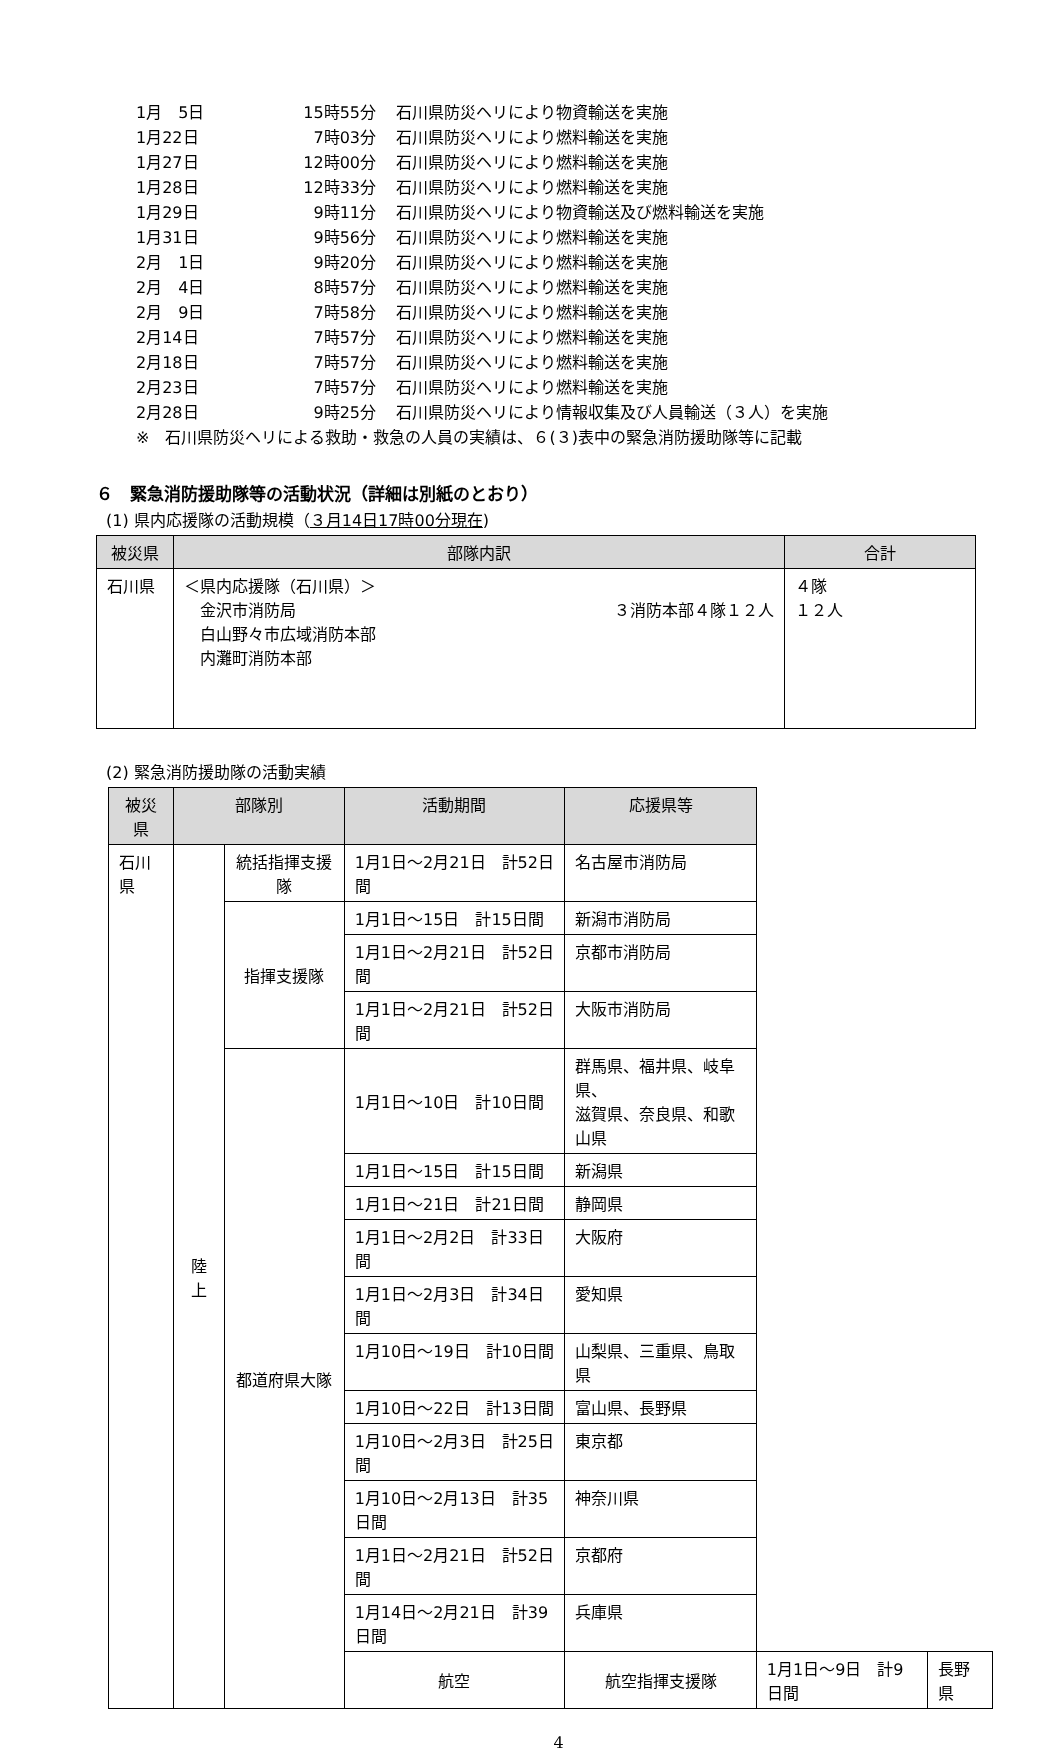1月　5日 15時55分 石川県防災ヘリにより物資輸送を実施
1月22日 7時03分 石川県防災ヘリにより燃料輸送を実施
1月27日 12時00分 石川県防災ヘリにより燃料輸送を実施
1月28日 12時33分 石川県防災ヘリにより燃料輸送を実施
1月29日 9時11分 石川県防災ヘリにより物資輸送及び燃料輸送を実施
1月31日 9時56分 石川県防災ヘリにより燃料輸送を実施
2月　1日 9時20分 石川県防災ヘリにより燃料輸送を実施
2月　4日 8時57分 石川県防災ヘリにより燃料輸送を実施
2月　9日 7時58分 石川県防災ヘリにより燃料輸送を実施
2月14日 7時57分 石川県防災ヘリにより燃料輸送を実施
2月18日 7時57分 石川県防災ヘリにより燃料輸送を実施
2月23日 7時57分 石川県防災ヘリにより燃料輸送を実施
2月28日 9時25分 石川県防災ヘリにより情報収集及び人員輸送（３人）を実施
※　石川県防災ヘリによる救助・救急の人員の実績は、６(３)表中の緊急消防援助隊等に記載
６　緊急消防援助隊等の活動状況（詳細は別紙のとおり）
(1) 県内応援隊の活動規模（３月14日17時00分現在)
| 被災県 | 部隊内訳 | 合計 |
| --- | --- | --- |
| 石川県 | ＜県内応援隊（石川県）＞ 金沢市消防局 ３消防本部４隊１２人 白山野々市広域消防本部 内灘町消防本部 | ４隊 １２人 |
(2) 緊急消防援助隊の活動実績
| 被災県 | 部隊別 | | 活動期間 | 応援県等 | | |
| --- | --- | --- | --- | --- | --- | --- |
| 石川県 | 陸上 | 統括指揮支援隊 | 1月1日～2月21日 計52日間 | 名古屋市消防局 | | |
| | | 指揮支援隊 | 1月1日～15日 計15日間 | 新潟市消防局 | | |
| | | | 1月1日～2月21日 計52日間 | 京都市消防局 | | |
| | | | 1月1日～2月21日 計52日間 | 大阪市消防局 | | |
| | | 都道府県大隊 | 1月1日～10日 計10日間 | 群馬県、福井県、岐阜県、 滋賀県、奈良県、和歌山県 | | |
| | | | 1月1日～15日 計15日間 | 新潟県 | | |
| | | | 1月1日～21日 計21日間 | 静岡県 | | |
| | | | 1月1日～2月2日 計33日間 | 大阪府 | | |
| | | | 1月1日～2月3日 計34日間 | 愛知県 | | |
| | | | 1月10日～19日 計10日間 | 山梨県、三重県、鳥取県 | | |
| | | | 1月10日～22日 計13日間 | 富山県、長野県 | | |
| | | | 1月10日～2月3日 計25日間 | 東京都 | | |
| | | | 1月10日～2月13日 計35日間 | 神奈川県 | | |
| | | | 1月1日～2月21日 計52日間 | 京都府 | | |
| | | | 1月14日～2月21日 計39日間 | 兵庫県 | | |
| | | | 航空 | 航空指揮支援隊 | 1月1日～9日 計9日間 | 長野県 |
4